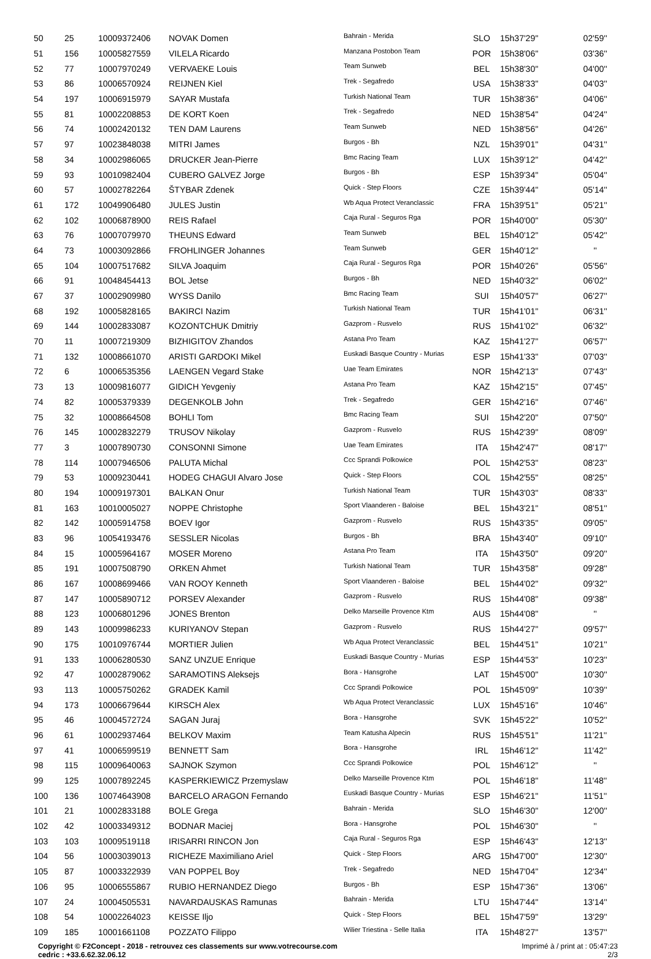| 50 | 25 | 10009372406 | NOVAK Domen | Bahrain - Merida | SLO | 15h37'29'' | 02'59'' |
| 51 | 156 | 10005827559 | VILELA Ricardo | Manzana Postobon Team | POR | 15h38'06'' | 03'36'' |
| 52 | 77 | 10007970249 | VERVAEKE Louis | Team Sunweb | BEL | 15h38'30'' | 04'00'' |
| 53 | 86 | 10006570924 | REIJNEN Kiel | Trek - Segafredo | USA | 15h38'33'' | 04'03'' |
| 54 | 197 | 10006915979 | SAYAR Mustafa | Turkish National Team | TUR | 15h38'36'' | 04'06'' |
| 55 | 81 | 10002208853 | DE KORT Koen | Trek - Segafredo | NED | 15h38'54'' | 04'24'' |
| 56 | 74 | 10002420132 | TEN DAM Laurens | Team Sunweb | NED | 15h38'56'' | 04'26'' |
| 57 | 97 | 10023848038 | MITRI James | Burgos - Bh | NZL | 15h39'01'' | 04'31'' |
| 58 | 34 | 10002986065 | DRUCKER Jean-Pierre | Bmc Racing Team | LUX | 15h39'12'' | 04'42'' |
| 59 | 93 | 10010982404 | CUBERO GALVEZ Jorge | Burgos - Bh | ESP | 15h39'34'' | 05'04'' |
| 60 | 57 | 10002782264 | ŠTYBAR Zdenek | Quick - Step Floors | CZE | 15h39'44'' | 05'14'' |
| 61 | 172 | 10049906480 | JULES Justin | Wb Aqua Protect Veranclassic | FRA | 15h39'51'' | 05'21'' |
| 62 | 102 | 10006878900 | REIS Rafael | Caja Rural - Seguros Rga | POR | 15h40'00'' | 05'30'' |
| 63 | 76 | 10007079970 | THEUNS Edward | Team Sunweb | BEL | 15h40'12'' | 05'42'' |
| 64 | 73 | 10003092866 | FROHLINGER Johannes | Team Sunweb | GER | 15h40'12'' | '' |
| 65 | 104 | 10007517682 | SILVA Joaquim | Caja Rural - Seguros Rga | POR | 15h40'26'' | 05'56'' |
| 66 | 91 | 10048454413 | BOL Jetse | Burgos - Bh | NED | 15h40'32'' | 06'02'' |
| 67 | 37 | 10002909980 | WYSS Danilo | Bmc Racing Team | SUI | 15h40'57'' | 06'27'' |
| 68 | 192 | 10005828165 | BAKIRCI Nazim | Turkish National Team | TUR | 15h41'01'' | 06'31'' |
| 69 | 144 | 10002833087 | KOZONTCHUK Dmitriy | Gazprom - Rusvelo | RUS | 15h41'02'' | 06'32'' |
| 70 | 11 | 10007219309 | BIZHIGITOV Zhandos | Astana Pro Team | KAZ | 15h41'27'' | 06'57'' |
| 71 | 132 | 10008661070 | ARISTI GARDOKI Mikel | Euskadi Basque Country - Murias | ESP | 15h41'33'' | 07'03'' |
| 72 | 6 | 10006535356 | LAENGEN Vegard Stake | Uae Team Emirates | NOR | 15h42'13'' | 07'43'' |
| 73 | 13 | 10009816077 | GIDICH Yevgeniy | Astana Pro Team | KAZ | 15h42'15'' | 07'45'' |
| 74 | 82 | 10005379339 | DEGENKOLB John | Trek - Segafredo | GER | 15h42'16'' | 07'46'' |
| 75 | 32 | 10008664508 | BOHLI Tom | Bmc Racing Team | SUI | 15h42'20'' | 07'50'' |
| 76 | 145 | 10002832279 | TRUSOV Nikolay | Gazprom - Rusvelo | RUS | 15h42'39'' | 08'09'' |
| 77 | 3 | 10007890730 | CONSONNI Simone | Uae Team Emirates | ITA | 15h42'47'' | 08'17'' |
| 78 | 114 | 10007946506 | PALUTA Michal | Ccc Sprandi Polkowice | POL | 15h42'53'' | 08'23'' |
| 79 | 53 | 10009230441 | HODEG CHAGUI Alvaro Jose | Quick - Step Floors | COL | 15h42'55'' | 08'25'' |
| 80 | 194 | 10009197301 | BALKAN Onur | Turkish National Team | TUR | 15h43'03'' | 08'33'' |
| 81 | 163 | 10010005027 | NOPPE Christophe | Sport Vlaanderen - Baloise | BEL | 15h43'21'' | 08'51'' |
| 82 | 142 | 10005914758 | BOEV Igor | Gazprom - Rusvelo | RUS | 15h43'35'' | 09'05'' |
| 83 | 96 | 10054193476 | SESSLER Nicolas | Burgos - Bh | BRA | 15h43'40'' | 09'10'' |
| 84 | 15 | 10005964167 | MOSER Moreno | Astana Pro Team | ITA | 15h43'50'' | 09'20'' |
| 85 | 191 | 10007508790 | ORKEN Ahmet | Turkish National Team | TUR | 15h43'58'' | 09'28'' |
| 86 | 167 | 10008699466 | VAN ROOY Kenneth | Sport Vlaanderen - Baloise | BEL | 15h44'02'' | 09'32'' |
| 87 | 147 | 10005890712 | PORSEV Alexander | Gazprom - Rusvelo | RUS | 15h44'08'' | 09'38'' |
| 88 | 123 | 10006801296 | JONES Brenton | Delko Marseille Provence Ktm | AUS | 15h44'08'' | '' |
| 89 | 143 | 10009986233 | KURIYANOV Stepan | Gazprom - Rusvelo | RUS | 15h44'27'' | 09'57'' |
| 90 | 175 | 10010976744 | MORTIER Julien | Wb Aqua Protect Veranclassic | BEL | 15h44'51'' | 10'21'' |
| 91 | 133 | 10006280530 | SANZ UNZUE Enrique | Euskadi Basque Country - Murias | ESP | 15h44'53'' | 10'23'' |
| 92 | 47 | 10002879062 | SARAMOTINS Aleksejs | Bora - Hansgrohe | LAT | 15h45'00'' | 10'30'' |
| 93 | 113 | 10005750262 | GRADEK Kamil | Ccc Sprandi Polkowice | POL | 15h45'09'' | 10'39'' |
| 94 | 173 | 10006679644 | KIRSCH Alex | Wb Aqua Protect Veranclassic | LUX | 15h45'16'' | 10'46'' |
| 95 | 46 | 10004572724 | SAGAN Juraj | Bora - Hansgrohe | SVK | 15h45'22'' | 10'52'' |
| 96 | 61 | 10002937464 | BELKOV Maxim | Team Katusha Alpecin | RUS | 15h45'51'' | 11'21'' |
| 97 | 41 | 10006599519 | BENNETT Sam | Bora - Hansgrohe | IRL | 15h46'12'' | 11'42'' |
| 98 | 115 | 10009640063 | SAJNOK Szymon | Ccc Sprandi Polkowice | POL | 15h46'12'' | '' |
| 99 | 125 | 10007892245 | KASPERKIEWICZ Przemyslaw | Delko Marseille Provence Ktm | POL | 15h46'18'' | 11'48'' |
| 100 | 136 | 10074643908 | BARCELO ARAGON Fernando | Euskadi Basque Country - Murias | ESP | 15h46'21'' | 11'51'' |
| 101 | 21 | 10002833188 | BOLE Grega | Bahrain - Merida | SLO | 15h46'30'' | 12'00'' |
| 102 | 42 | 10003349312 | BODNAR Maciej | Bora - Hansgrohe | POL | 15h46'30'' | '' |
| 103 | 103 | 10009519118 | IRISARRI RINCON Jon | Caja Rural - Seguros Rga | ESP | 15h46'43'' | 12'13'' |
| 104 | 56 | 10003039013 | RICHEZE Maximiliano Ariel | Quick - Step Floors | ARG | 15h47'00'' | 12'30'' |
| 105 | 87 | 10003322939 | VAN POPPEL Boy | Trek - Segafredo | NED | 15h47'04'' | 12'34'' |
| 106 | 95 | 10006555867 | RUBIO HERNANDEZ Diego | Burgos - Bh | ESP | 15h47'36'' | 13'06'' |
| 107 | 24 | 10004505531 | NAVARDAUSKAS Ramunas | Bahrain - Merida | LTU | 15h47'44'' | 13'14'' |
| 108 | 54 | 10002264023 | KEISSE Iljo | Quick - Step Floors | BEL | 15h47'59'' | 13'29'' |
| 109 | 185 | 10001661108 | POZZATO Filippo | Wilier Triestina - Selle Italia | ITA | 15h48'27'' | 13'57'' |
Copyright © F2Concept - 2018 - retrouvez ces classements sur www.votrecourse.com
cedric : +33.6.62.32.06.12
Imprimé à / print at : 05:47:23
2/3